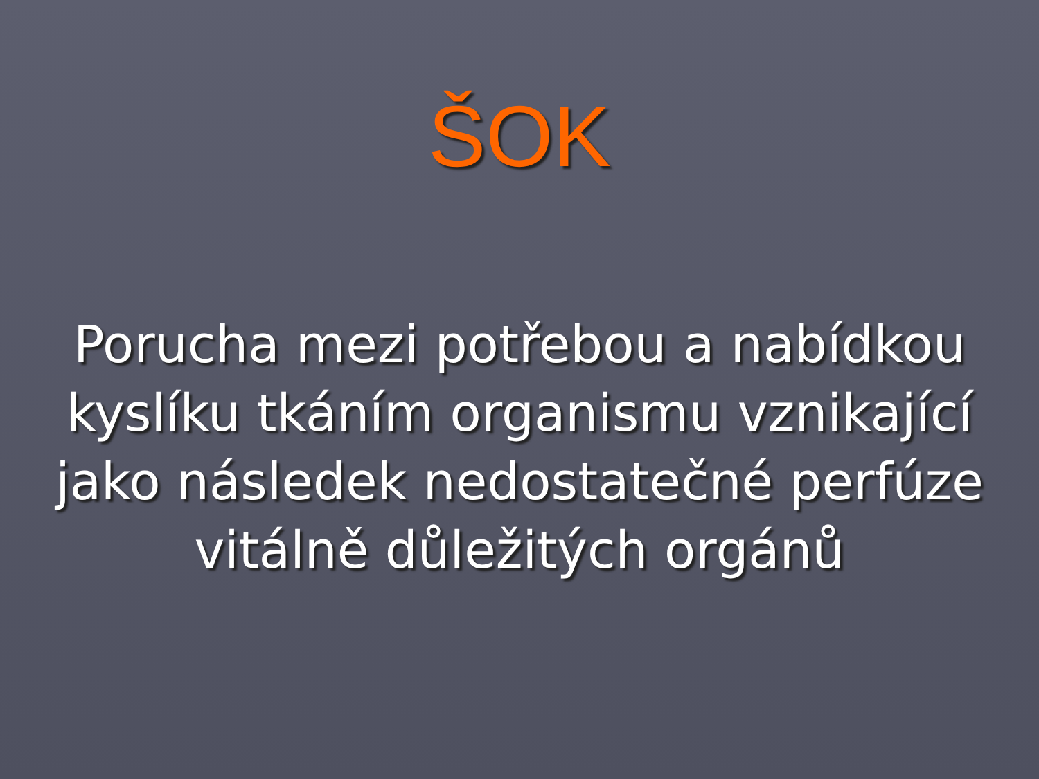ŠOK
Porucha mezi potřebou a nabídkou kyslíku tkáním organismu vznikající jako následek nedostatečné perfúze vitálně důležitých orgánů